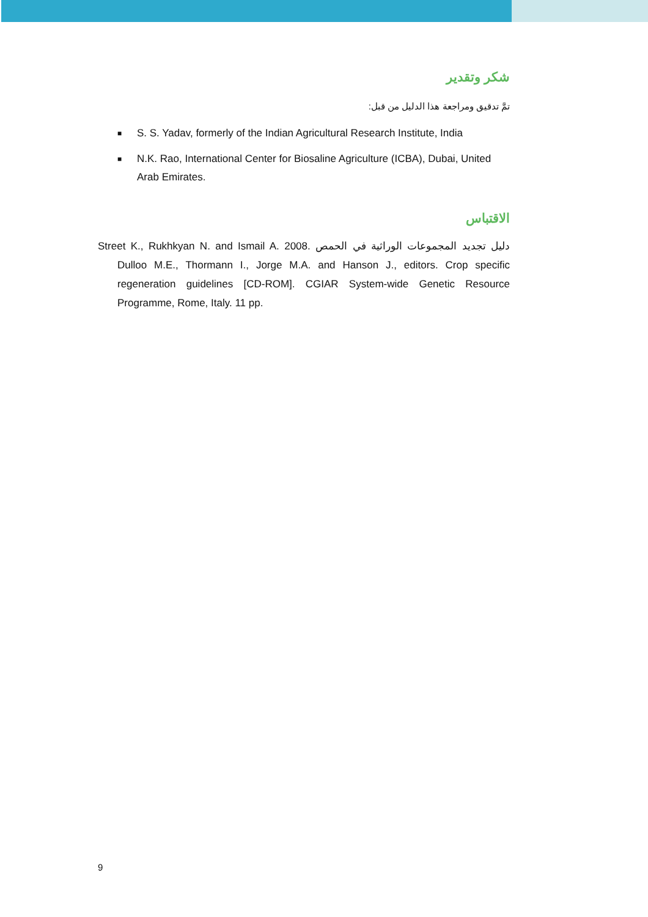شكر وتقدير
تمَّ تدقيق ومراجعة هذا الدليل من قبل:
■ S. S. Yadav, formerly of the Indian Agricultural Research Institute, India
■ N.K. Rao, International Center for Biosaline Agriculture (ICBA), Dubai, United Arab Emirates.
الاقتباس
Street K., Rukhkyan N. and Ismail A. 2008. دليل تجديد المجموعات الوراثية في الحمص Dulloo M.E., Thormann I., Jorge M.A. and Hanson J., editors. Crop specific regeneration guidelines [CD-ROM]. CGIAR System-wide Genetic Resource Programme, Rome, Italy. 11 pp.
9